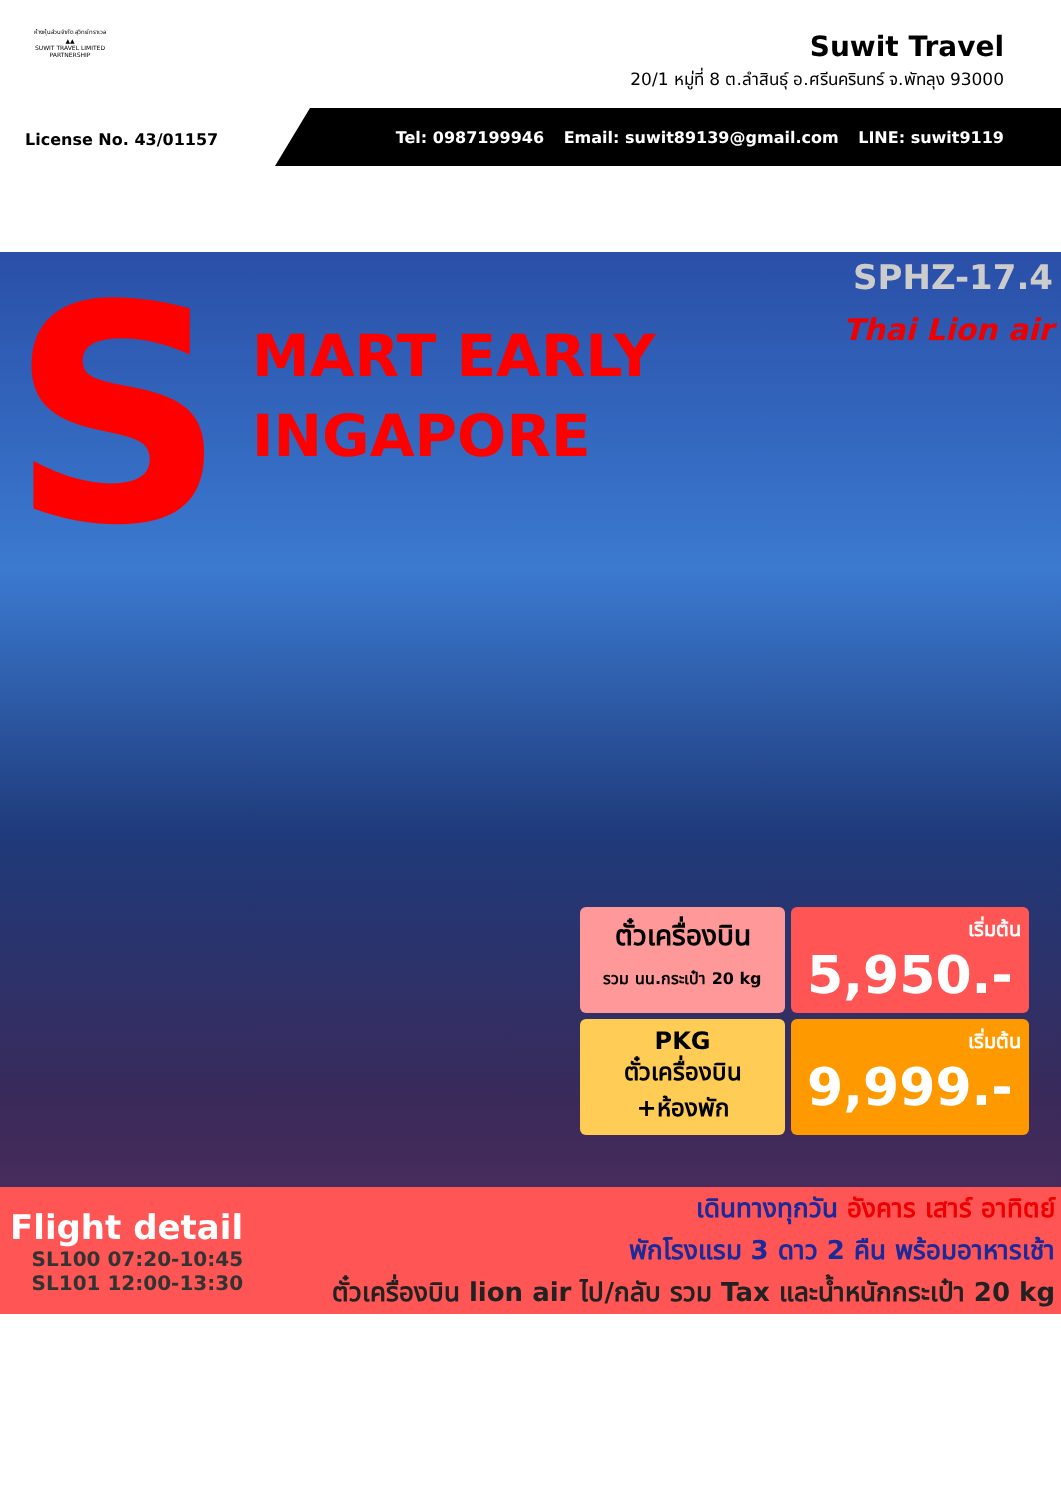ห้างหุ้นส่วนจำกัด สุวิทย์ทราเวล
▲▲
SUWIT TRAVEL LIMITED PARTNERSHIP
Suwit Travel
20/1 หมู่ที่ 8 ต.ลำสินธุ์ อ.ศรีนครินทร์ จ.พัทลุง 93000
License No. 43/01157
Tel: 0987199946 Email: suwit89139@gmail.com LINE: suwit9119
S MART EARLY
INGAPORE
SPHZ-17.4
Thai Lion air
ตั๋วเครื่องบิน
รวม นน.กระเป๋า 20 kg
เริ่มต้น
5,950.-
PKG
ตั๋วเครื่องบิน
+ห้องพัก
เริ่มต้น
9,999.-
Flight detail
SL100 07:20-10:45
SL101 12:00-13:30
เดินทางทุกวัน อังคาร เสาร์ อาทิตย์
พักโรงแรม 3 ดาว 2 คืน พร้อมอาหารเช้า
ตั๋วเครื่องบิน lion air ไป/กลับ รวม Tax และน้ำหนักกระเป๋า 20 kg